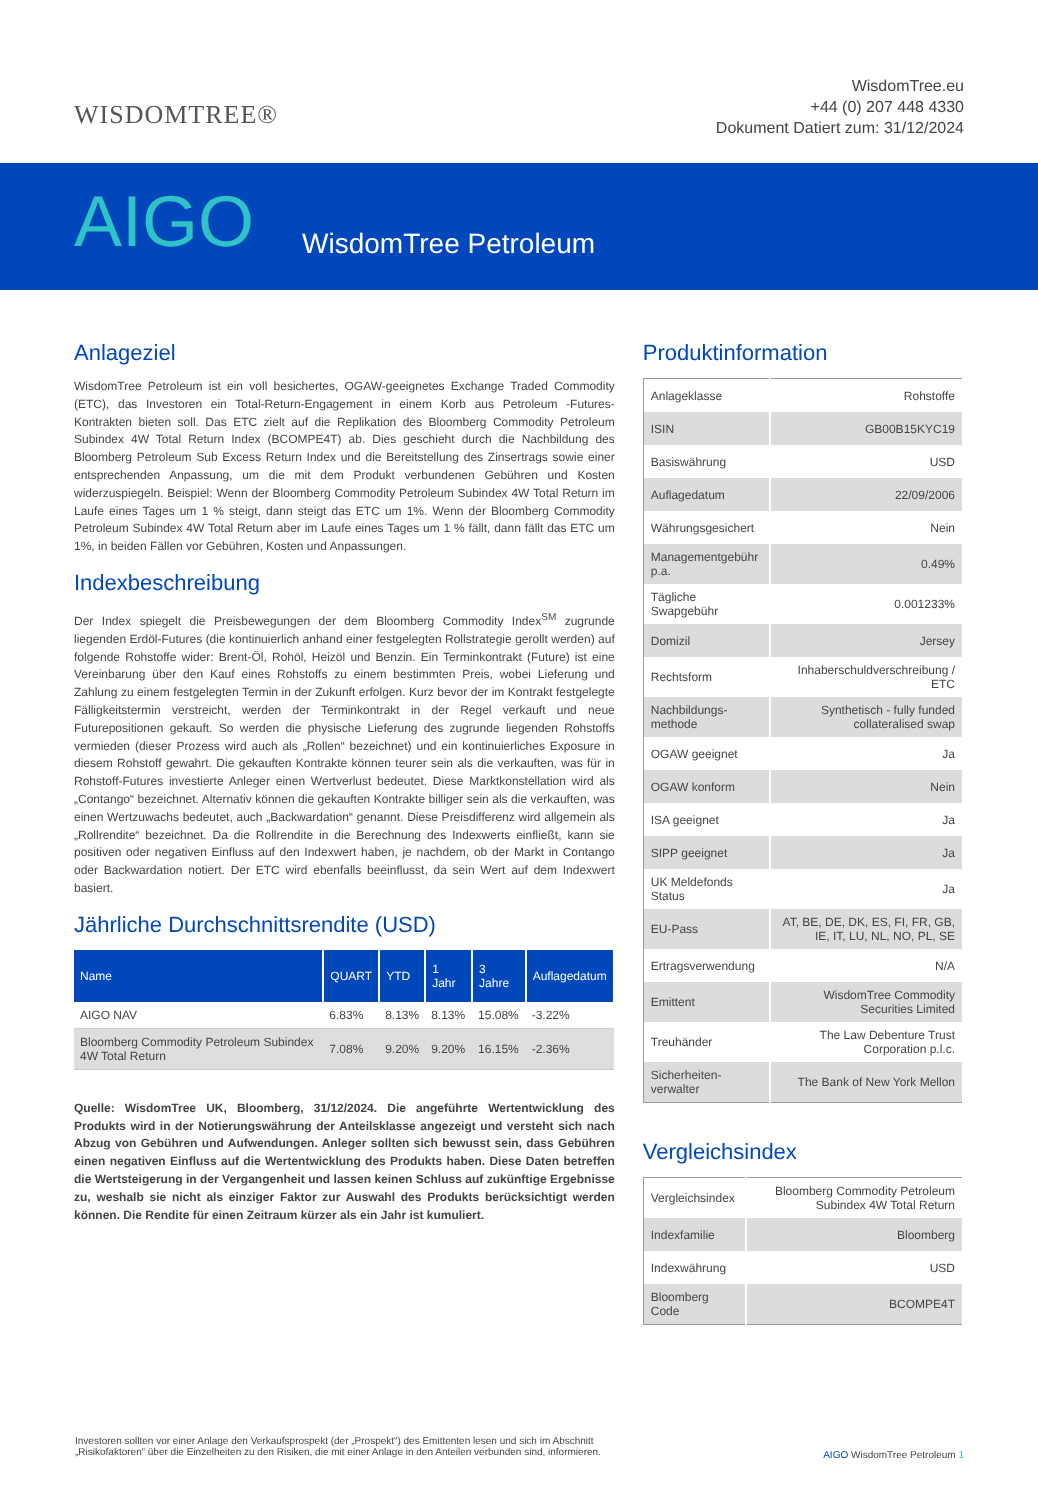WISDOMTREE®
WisdomTree.eu
+44 (0) 207 448 4330
Dokument Datiert zum: 31/12/2024
AIGO
WisdomTree Petroleum
Anlageziel
WisdomTree Petroleum ist ein voll besichertes, OGAW-geeignetes Exchange Traded Commodity (ETC), das Investoren ein Total-Return-Engagement in einem Korb aus Petroleum -Futures-Kontrakten bieten soll. Das ETC zielt auf die Replikation des Bloomberg Commodity Petroleum Subindex 4W Total Return Index (BCOMPE4T) ab. Dies geschieht durch die Nachbildung des Bloomberg Petroleum Sub Excess Return Index und die Bereitstellung des Zinsertrags sowie einer entsprechenden Anpassung, um die mit dem Produkt verbundenen Gebühren und Kosten widerzuspiegeln. Beispiel: Wenn der Bloomberg Commodity Petroleum Subindex 4W Total Return im Laufe eines Tages um 1 % steigt, dann steigt das ETC um 1%. Wenn der Bloomberg Commodity Petroleum Subindex 4W Total Return aber im Laufe eines Tages um 1 % fällt, dann fällt das ETC um 1%, in beiden Fällen vor Gebühren, Kosten und Anpassungen.
Indexbeschreibung
Der Index spiegelt die Preisbewegungen der dem Bloomberg Commodity Index<sup>SM</sup> zugrunde liegenden Erdöl-Futures (die kontinuierlich anhand einer festgelegten Rollstrategie gerollt werden) auf folgende Rohstoffe wider: Brent-Öl, Rohöl, Heizöl und Benzin. Ein Terminkontrakt (Future) ist eine Vereinbarung über den Kauf eines Rohstoffs zu einem bestimmten Preis, wobei Lieferung und Zahlung zu einem festgelegten Termin in der Zukunft erfolgen. Kurz bevor der im Kontrakt festgelegte Fälligkeitstermin verstreicht, werden der Terminkontrakt in der Regel verkauft und neue Futurepositionen gekauft. So werden die physische Lieferung des zugrunde liegenden Rohstoffs vermieden (dieser Prozess wird auch als „Rollen“ bezeichnet) und ein kontinuierliches Exposure in diesem Rohstoff gewahrt. Die gekauften Kontrakte können teurer sein als die verkauften, was für in Rohstoff-Futures investierte Anleger einen Wertverlust bedeutet. Diese Marktkonstellation wird als „Contango“ bezeichnet. Alternativ können die gekauften Kontrakte billiger sein als die verkauften, was einen Wertzuwachs bedeutet, auch „Backwardation“ genannt. Diese Preisdifferenz wird allgemein als „Rollrendite“ bezeichnet. Da die Rollrendite in die Berechnung des Indexwerts einfließt, kann sie positiven oder negativen Einfluss auf den Indexwert haben, je nachdem, ob der Markt in Contango oder Backwardation notiert. Der ETC wird ebenfalls beeinflusst, da sein Wert auf dem Indexwert basiert.
Jährliche Durchschnittsrendite (USD)
| Name | QUART | YTD | 1 Jahr | 3 Jahre | Auflagedatum |
| --- | --- | --- | --- | --- | --- |
| AIGO NAV | 6.83% | 8.13% | 8.13% | 15.08% | -3.22% |
| Bloomberg Commodity Petroleum Subindex 4W Total Return | 7.08% | 9.20% | 9.20% | 16.15% | -2.36% |
Quelle: WisdomTree UK, Bloomberg, 31/12/2024. Die angeführte Wertentwicklung des Produkts wird in der Notierungswährung der Anteilsklasse angezeigt und versteht sich nach Abzug von Gebühren und Aufwendungen. Anleger sollten sich bewusst sein, dass Gebühren einen negativen Einfluss auf die Wertentwicklung des Produkts haben. Diese Daten betreffen die Wertsteigerung in der Vergangenheit und lassen keinen Schluss auf zukünftige Ergebnisse zu, weshalb sie nicht als einziger Faktor zur Auswahl des Produkts berücksichtigt werden können. Die Rendite für einen Zeitraum kürzer als ein Jahr ist kumuliert.
Produktinformation
| Anlageklasse | Rohstoffe |
| ISIN | GB00B15KYC19 |
| Basiswährung | USD |
| Auflagedatum | 22/09/2006 |
| Währungsgesichert | Nein |
| Managementgebühr p.a. | 0.49% |
| Tägliche Swapgebühr | 0.001233% |
| Domizil | Jersey |
| Rechtsform | Inhaberschuldverschreibung / ETC |
| Nachbildungs-methode | Synthetisch - fully funded collateralised swap |
| OGAW geeignet | Ja |
| OGAW konform | Nein |
| ISA geeignet | Ja |
| SIPP geeignet | Ja |
| UK Meldefonds Status | Ja |
| EU-Pass | AT, BE, DE, DK, ES, FI, FR, GB, IE, IT, LU, NL, NO, PL, SE |
| Ertragsverwendung | N/A |
| Emittent | WisdomTree Commodity Securities Limited |
| Treuhänder | The Law Debenture Trust Corporation p.l.c. |
| Sicherheiten-verwalter | The Bank of New York Mellon |
Vergleichsindex
| Vergleichsindex | Bloomberg Commodity Petroleum Subindex 4W Total Return |
| Indexfamilie | Bloomberg |
| Indexwährung | USD |
| Bloomberg Code | BCOMPE4T |
Investoren sollten vor einer Anlage den Verkaufsprospekt (der „Prospekt“) des Emittenten lesen und sich im Abschnitt „Risikofaktoren“ über die Einzelheiten zu den Risiken, die mit einer Anlage in den Anteilen verbunden sind, informieren.
AIGO WisdomTree Petroleum 1